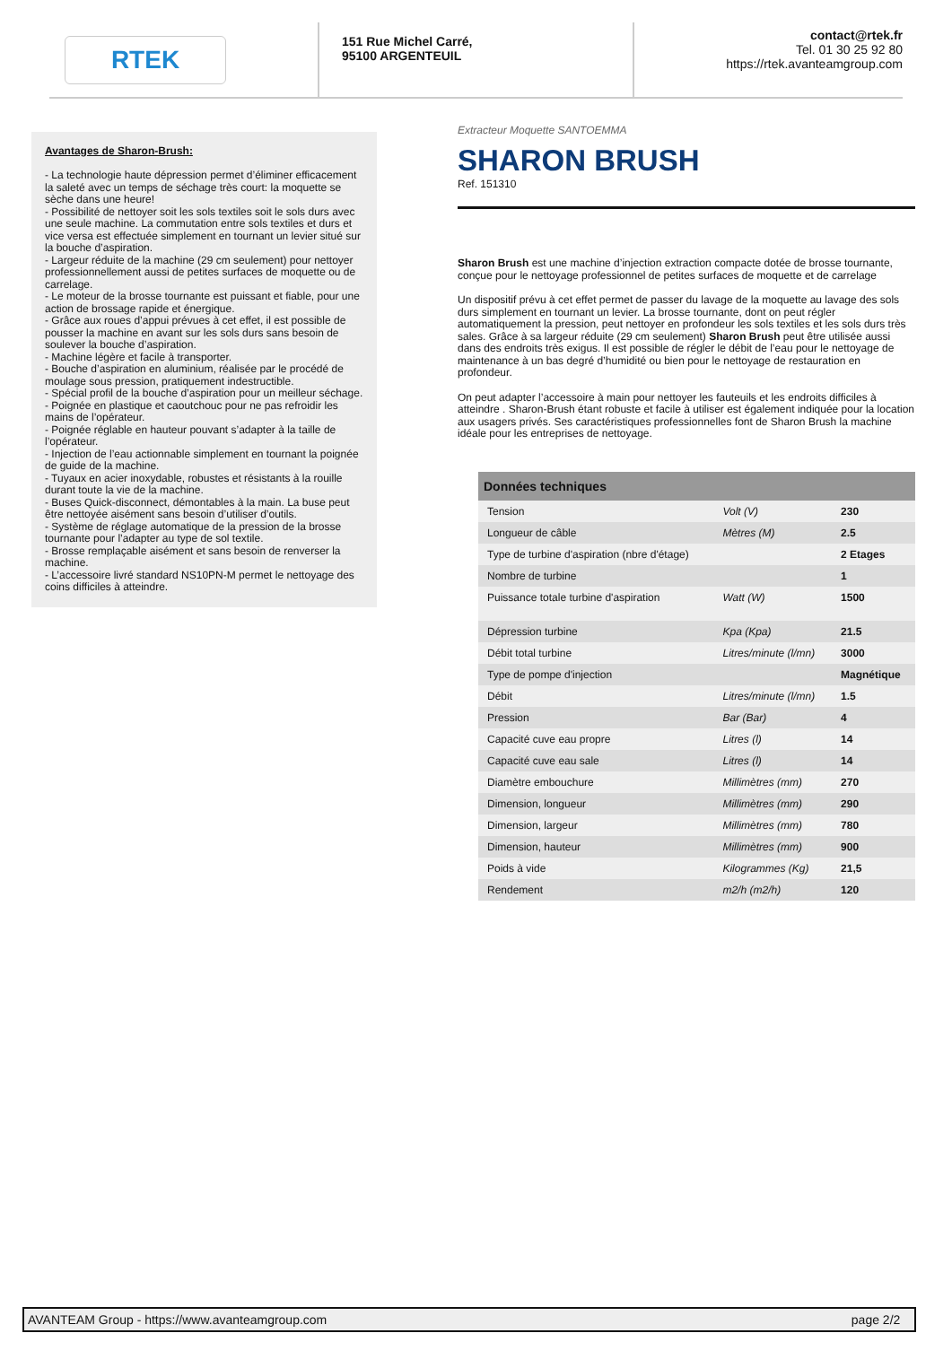RTEK
151 Rue Michel Carré,
95100 ARGENTEUIL
contact@rtek.fr
Tel. 01 30 25 92 80
https://rtek.avanteamgroup.com
Avantages de Sharon-Brush:
- La technologie haute dépression permet d’éliminer efficacement la saleté avec un temps de séchage très court: la moquette se sèche dans une heure!
- Possibilité de nettoyer soit les sols textiles soit le sols durs avec une seule machine. La commutation entre sols textiles et durs et vice versa est effectuée simplement en tournant un levier situé sur la bouche d’aspiration.
- Largeur réduite de la machine (29 cm seulement) pour nettoyer professionnellement aussi de petites surfaces de moquette ou de carrelage.
- Le moteur de la brosse tournante est puissant et fiable, pour une action de brossage rapide et énergique.
- Grâce aux roues d’appui prévues à cet effet, il est possible de pousser la machine en avant sur les sols durs sans besoin de soulever la bouche d’aspiration.
- Machine légère et facile à transporter.
- Bouche d’aspiration en aluminium, réalisée par le procédé de moulage sous pression, pratiquement indestructible.
- Spécial profil de la bouche d’aspiration pour un meilleur séchage.
- Poignée en plastique et caoutchouc pour ne pas refroidir les mains de l’opérateur.
- Poignée réglable en hauteur pouvant s’adapter à la taille de l’opérateur.
- Injection de l’eau actionnable simplement en tournant la poignée de guide de la machine.
- Tuyaux en acier inoxydable, robustes et résistants à la rouille durant toute la vie de la machine.
- Buses Quick-disconnect, démontables à la main. La buse peut être nettoyée aisément sans besoin d’utiliser d’outils.
- Système de réglage automatique de la pression de la brosse tournante pour l’adapter au type de sol textile.
- Brosse remplaçable aisément et sans besoin de renverser la machine.
- L’accessoire livré standard NS10PN-M permet le nettoyage des coins difficiles à atteindre.
Extracteur Moquette SANTOEMMA
SHARON BRUSH
Ref. 151310
Sharon Brush est une machine d’injection extraction compacte dotée de brosse tournante, conçue pour le nettoyage professionnel de petites surfaces de moquette et de carrelage
Un dispositif prévu à cet effet permet de passer du lavage de la moquette au lavage des sols durs simplement en tournant un levier. La brosse tournante, dont on peut régler automatiquement la pression, peut nettoyer en profondeur les sols textiles et les sols durs très sales. Grâce à sa largeur réduite (29 cm seulement) Sharon Brush peut être utilisée aussi dans des endroits très exigus. Il est possible de régler le débit de l’eau pour le nettoyage de maintenance à un bas degré d’humidité ou bien pour le nettoyage de restauration en profondeur.
On peut adapter l’accessoire à main pour nettoyer les fauteuils et les endroits difficiles à atteindre . Sharon-Brush étant robuste et facile à utiliser est également indiquée pour la location aux usagers privés. Ses caractéristiques professionnelles font de Sharon Brush la machine idéale pour les entreprises de nettoyage.
| Données techniques | | |
| --- | --- | --- |
| Tension | Volt (V) | 230 |
| Longueur de câble | Mètres (M) | 2.5 |
| Type de turbine d'aspiration (nbre d'étage) | | 2 Etages |
| Nombre de turbine | | 1 |
| Puissance totale turbine d'aspiration | Watt (W) | 1500 |
| Dépression turbine | Kpa (Kpa) | 21.5 |
| Débit total turbine | Litres/minute (l/mn) | 3000 |
| Type de pompe d'injection | | Magnétique |
| Débit | Litres/minute (l/mn) | 1.5 |
| Pression | Bar (Bar) | 4 |
| Capacité cuve eau propre | Litres (l) | 14 |
| Capacité cuve eau sale | Litres (l) | 14 |
| Diamètre embouchure | Millimètres (mm) | 270 |
| Dimension, longueur | Millimètres (mm) | 290 |
| Dimension, largeur | Millimètres (mm) | 780 |
| Dimension, hauteur | Millimètres (mm) | 900 |
| Poids à vide | Kilogrammes (Kg) | 21,5 |
| Rendement | m2/h (m2/h) | 120 |
AVANTEAM Group - https://www.avanteamgroup.com page 2/2